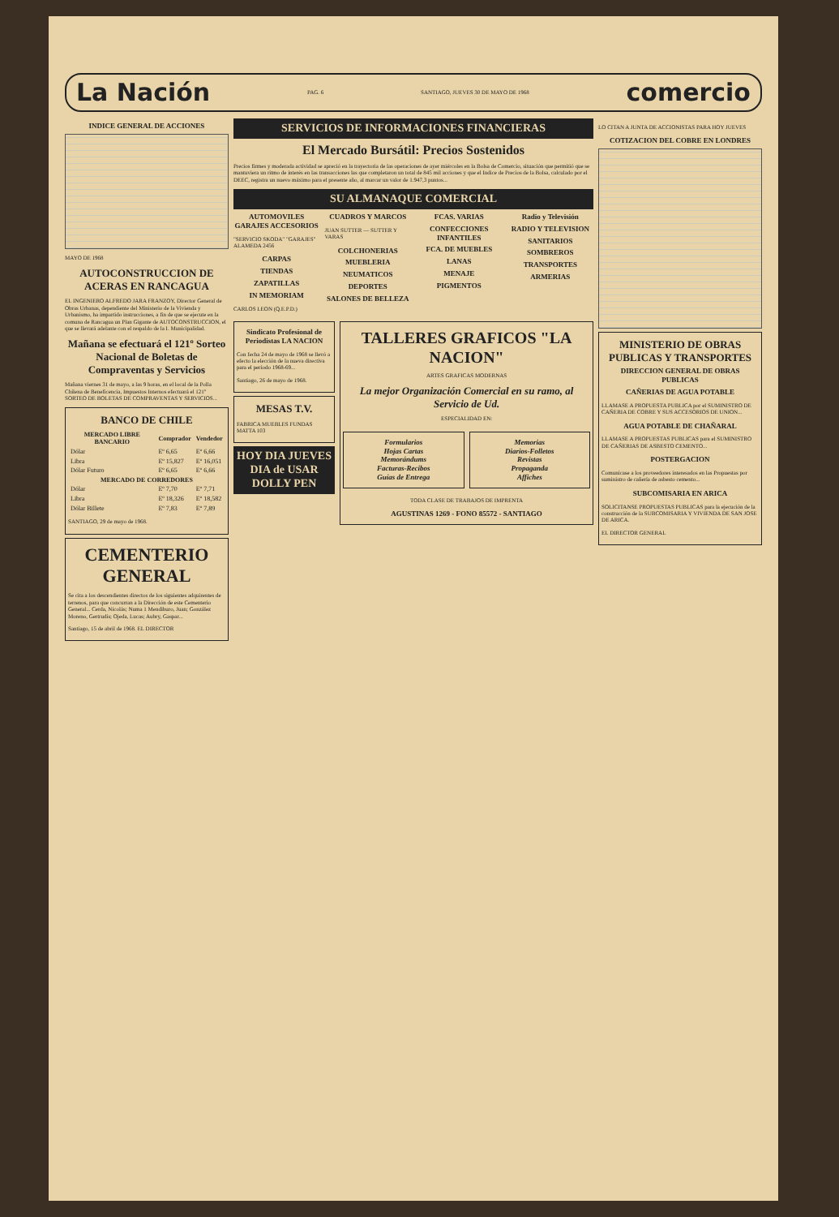La Nación
PAG. 6 SANTIAGO, JUEVES 30 DE MAYO DE 1968
comercio
INDICE GENERAL DE ACCIONES
MAYO DE 1968
AUTOCONSTRUCCION DE ACERAS EN RANCAGUA
EL INGENIERO ALFREDO JARA FRANZOY, Director General de Obras Urbanas, dependiente del Ministerio de la Vivienda y Urbanismo, ha impartido instrucciones, a fin de que se ejecute en la comuna de Rancagua un Plan Gigante de AUTOCONSTRUCCION, el que se llevará adelante con el respaldo de la I. Municipalidad.
Mañana se efectuará el 121º Sorteo Nacional de Boletas de Compraventas y Servicios
Mañana viernes 31 de mayo, a las 9 horas, en el local de la Polla Chilena de Beneficencia, Impuestos Internos efectuará el 121º SORTEO DE BOLETAS DE COMPRAVENTAS Y SERVICIOS...
BANCO DE CHILE
| MERCADO LIBRE BANCARIO | Comprador | Vendedor |
| --- | --- | --- |
| Dólar | Eº 6,65 | Eº 6,66 |
| Libra | Eº 15,827 | Eº 16,051 |
| Dólar Futuro | Eº 6,65 | Eº 6,66 |
| MERCADO DE CORREDORES | | |
| Dólar | Eº 7,70 | Eº 7,71 |
| Libra | Eº 18,326 | Eº 18,582 |
| Dólar Billete | Eº 7,83 | Eº 7,89 |
SANTIAGO, 29 de mayo de 1968.
CEMENTERIO GENERAL
Se cita a los descendientes directos de los siguientes adquirentes de terrenos, para que concurran a la Dirección de este Cementerio General... Cerda, Nicolás; Numa 1 Mendiburo, Juan; González Moreno, Gertrudis; Ojeda, Lucas; Aubry, Gaspar...
Santiago, 15 de abril de 1968. EL DIRECTOR
SERVICIOS DE INFORMACIONES FINANCIERAS
El Mercado Bursátil: Precios Sostenidos
Precios firmes y moderada actividad se apreció en la trayectoria de las operaciones de ayer miércoles en la Bolsa de Comercio, situación que permitió que se mantuviera un ritmo de interés en las transacciones las que completaron un total de 845 mil acciones y que el Indice de Precios de la Bolsa, calculado por el DEEC, registra un nuevo máximo para el presente año, al marcar un valor de 1.947,3 puntos...
SU ALMANAQUE COMERCIAL
AUTOMOVILES GARAJES ACCESORIOS
"SERVICIO SKODA" "GARAJES" ALAMEDA 2456
CARPAS
TIENDAS
ZAPATILLAS
IN MEMORIAM
CARLOS LEON (Q.E.P.D.)
CUADROS Y MARCOS
JUAN SUTTER — SUTTER Y VARAS
COLCHONERIAS
MUEBLERIA
NEUMATICOS
DEPORTES
SALONES DE BELLEZA
FCAS. VARIAS
CONFECCIONES INFANTILES
FCA. DE MUEBLES
LANAS
MENAJE
PIGMENTOS
Radio y Televisión
RADIO Y TELEVISION
SANITARIOS
SOMBREROS
TRANSPORTES
ARMERIAS
Sindicato Profesional de Periodistas LA NACION
Con fecha 24 de mayo de 1968 se llevó a efecto la elección de la nueva directiva para el período 1968-69...
Santiago, 26 de mayo de 1968.
MESAS T.V.
FABRICA MUEBLES FUNDAS MATTA 103
HOY DIA JUEVES DIA de USAR DOLLY PEN
TALLERES GRAFICOS "LA NACION"
ARTES GRAFICAS MODERNAS
La mejor Organización Comercial en su ramo, al Servicio de Ud.
ESPECIALIDAD EN:
Formularios
Hojas Cartas
Memorándums
Facturas-Recibos
Guías de Entrega
Memorias
Diarios-Folletos
Revistas
Propaganda
Affiches
TODA CLASE DE TRABAJOS DE IMPRENTA
AGUSTINAS 1269 - FONO 85572 - SANTIAGO
LO CITAN A JUNTA DE ACCIONISTAS PARA HOY JUEVES
COTIZACION DEL COBRE EN LONDRES
MINISTERIO DE OBRAS PUBLICAS Y TRANSPORTES
DIRECCION GENERAL DE OBRAS PUBLICAS
CAÑERIAS DE AGUA POTABLE
LLAMASE A PROPUESTA PUBLICA por el SUMINISTRO DE CAÑERIA DE COBRE Y SUS ACCESORIOS DE UNION...
AGUA POTABLE DE CHAÑARAL
LLAMASE A PROPUESTAS PUBLICAS para el SUMINISTRO DE CAÑERIAS DE ASBESTO CEMENTO...
POSTERGACION
Comunícase a los proveedores interesados en las Propuestas por suministro de cañería de asbesto cemento...
SUBCOMISARIA EN ARICA
SOLICITANSE PROPUESTAS PUBLICAS para la ejecución de la construcción de la SUBCOMISARIA Y VIVIENDA DE SAN JOSE DE ARICA.
EL DIRECTOR GENERAL